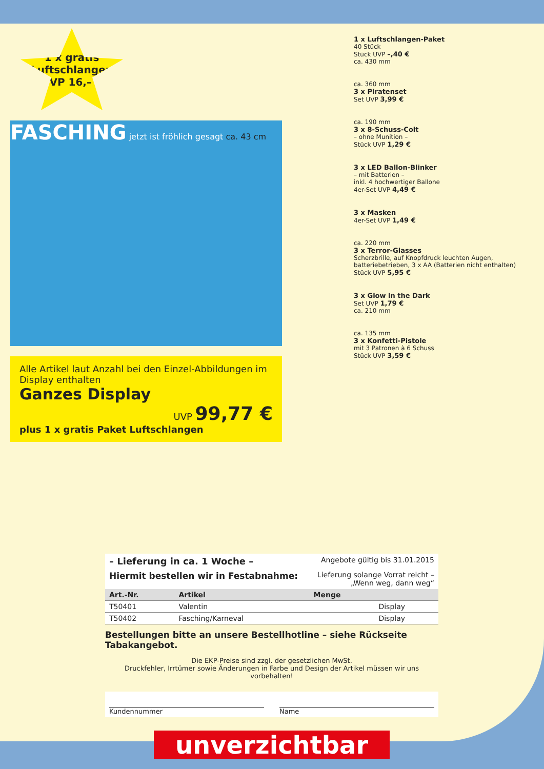1 x gratis Luftschlangen
UVP 16,– €
FASCHING jetzt ist fröhlich gesagt ca. 43 cm
Alle Artikel laut Anzahl bei den Einzel-Abbildungen im Display enthalten
Ganzes Display
UVP 99,77 €
plus 1 x gratis Paket Luftschlangen
1 x Luftschlangen-Paket
40 Stück
Stück UVP –,40 €
ca. 430 mm
ca. 360 mm
3 x Piratenset
Set UVP 3,99 €
ca. 190 mm
3 x 8-Schuss-Colt
– ohne Munition –
Stück UVP 1,29 €
3 x LED Ballon-Blinker
– mit Batterien –
inkl. 4 hochwertiger Ballone
4er-Set UVP 4,49 €
3 x Masken
4er-Set UVP 1,49 €
ca. 220 mm
3 x Terror-Glasses
Scherzbrille, auf Knopfdruck leuchten Augen, batteriebetrieben, 3 x AA (Batterien nicht enthalten)
Stück UVP 5,95 €
3 x Glow in the Dark
Set UVP 1,79 €
ca. 210 mm
ca. 135 mm
3 x Konfetti-Pistole
mit 3 Patronen à 6 Schuss
Stück UVP 3,59 €
– Lieferung in ca. 1 Woche – Angebote gültig bis 31.01.2015
Hiermit bestellen wir in Festabnahme: Lieferung solange Vorrat reicht –
„Wenn weg, dann weg“
| Art.-Nr. | Artikel | Menge | |
| --- | --- | --- | --- |
| T50401 | Valentin | | Display |
| T50402 | Fasching/Karneval | | Display |
Bestellungen bitte an unsere Bestellhotline – siehe Rückseite Tabakangebot.
Die EKP-Preise sind zzgl. der gesetzlichen MwSt.
Druckfehler, Irrtümer sowie Änderungen in Farbe und Design der Artikel müssen wir uns vorbehalten!
Kundennummer Name
unverzichtbar